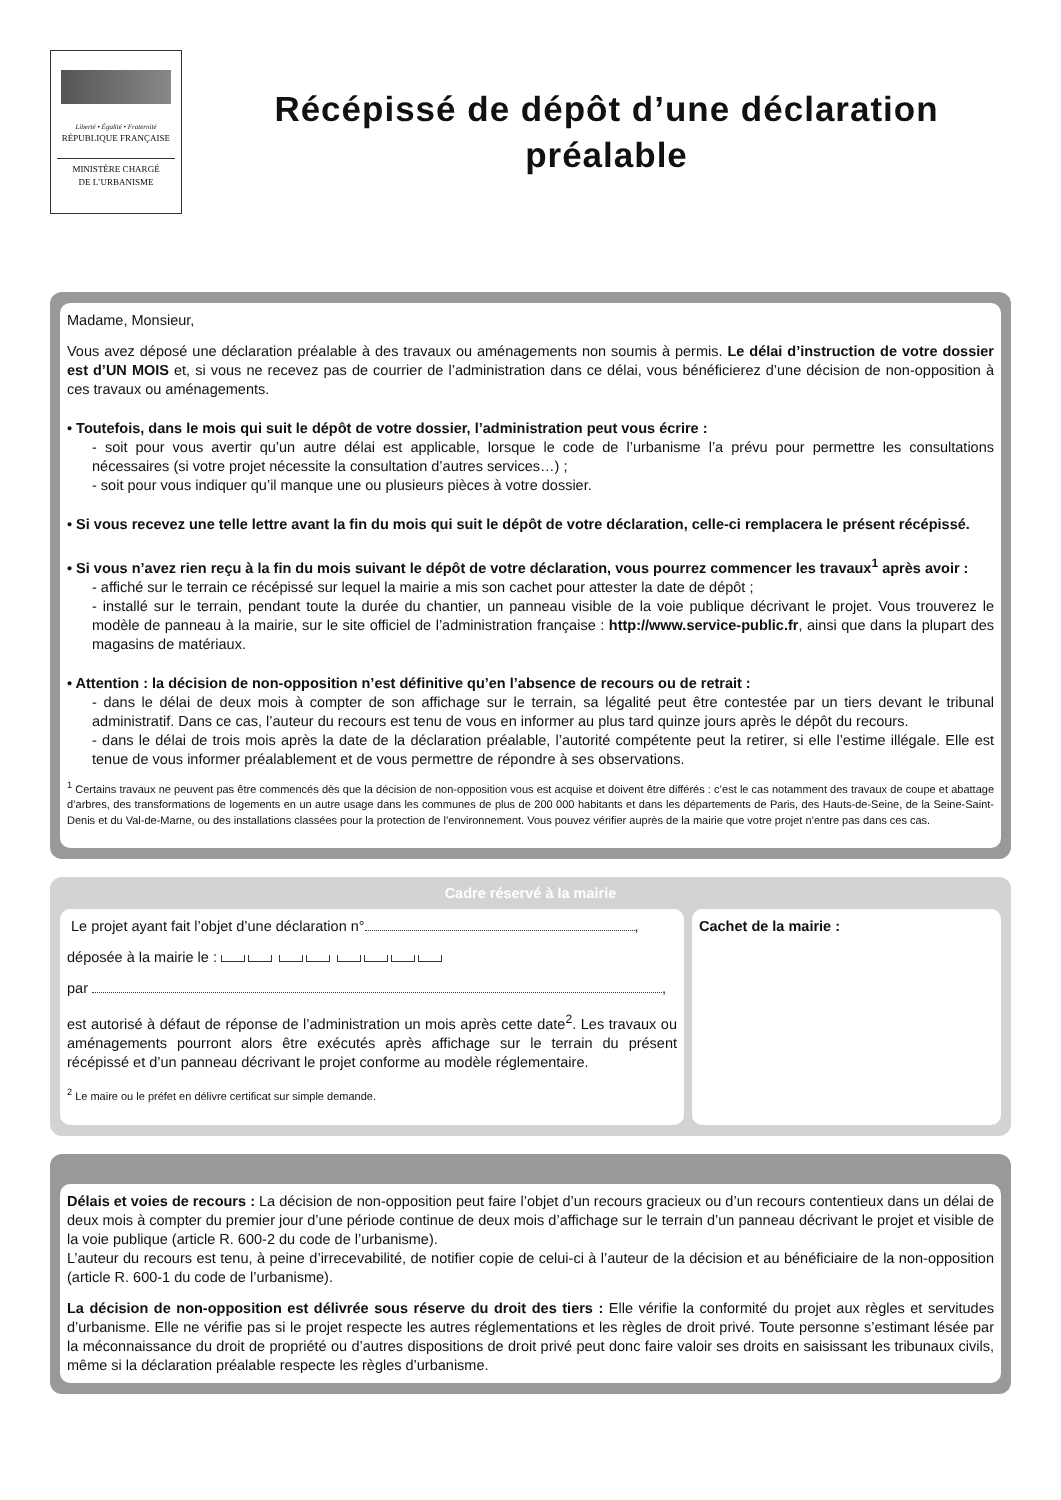Liberté • Égalité • Fraternité
RÉPUBLIQUE FRANÇAISE
MINISTÈRE CHARGÉ
DE L’URBANISME
Récépissé de dépôt d’une déclaration préalable
Madame, Monsieur,
Vous avez déposé une déclaration préalable à des travaux ou aménagements non soumis à permis. Le délai d’instruction de votre dossier est d’UN MOIS et, si vous ne recevez pas de courrier de l’administration dans ce délai, vous bénéficierez d’une décision de non-opposition à ces travaux ou aménagements.
• Toutefois, dans le mois qui suit le dépôt de votre dossier, l’administration peut vous écrire :
- soit pour vous avertir qu’un autre délai est applicable, lorsque le code de l’urbanisme l’a prévu pour permettre les consultations nécessaires (si votre projet nécessite la consultation d’autres services…) ;
- soit pour vous indiquer qu’il manque une ou plusieurs pièces à votre dossier.
• Si vous recevez une telle lettre avant la fin du mois qui suit le dépôt de votre déclaration, celle-ci remplacera le présent récépissé.
• Si vous n’avez rien reçu à la fin du mois suivant le dépôt de votre déclaration, vous pourrez commencer les travaux<sup>1</sup> après avoir :
- affiché sur le terrain ce récépissé sur lequel la mairie a mis son cachet pour attester la date de dépôt ;
- installé sur le terrain, pendant toute la durée du chantier, un panneau visible de la voie publique décrivant le projet. Vous trouverez le modèle de panneau à la mairie, sur le site officiel de l’administration française : http://www.service-public.fr, ainsi que dans la plupart des magasins de matériaux.
• Attention : la décision de non-opposition n’est définitive qu’en l’absence de recours ou de retrait :
- dans le délai de deux mois à compter de son affichage sur le terrain, sa légalité peut être contestée par un tiers devant le tribunal administratif. Dans ce cas, l’auteur du recours est tenu de vous en informer au plus tard quinze jours après le dépôt du recours.
- dans le délai de trois mois après la date de la déclaration préalable, l’autorité compétente peut la retirer, si elle l’estime illégale. Elle est tenue de vous informer préalablement et de vous permettre de répondre à ses observations.
<sup>1</sup> Certains travaux ne peuvent pas être commencés dès que la décision de non-opposition vous est acquise et doivent être différés : c’est le cas notamment des travaux de coupe et abattage d’arbres, des transformations de logements en un autre usage dans les communes de plus de 200 000 habitants et dans les départements de Paris, des Hauts-de-Seine, de la Seine-Saint-Denis et du Val-de-Marne, ou des installations classées pour la protection de l’environnement. Vous pouvez vérifier auprès de la mairie que votre projet n’entre pas dans ces cas.
Cadre réservé à la mairie
Le projet ayant fait l’objet d’une déclaration n° ,
déposée à la mairie le :
par ,
est autorisé à défaut de réponse de l’administration un mois après cette date<sup>2</sup>. Les travaux ou aménagements pourront alors être exécutés après affichage sur le terrain du présent récépissé et d’un panneau décrivant le projet conforme au modèle réglementaire.
<sup>2</sup> Le maire ou le préfet en délivre certificat sur simple demande.
Cachet de la mairie :
Délais et voies de recours : La décision de non-opposition peut faire l’objet d’un recours gracieux ou d’un recours contentieux dans un délai de deux mois à compter du premier jour d’une période continue de deux mois d’affichage sur le terrain d’un panneau décrivant le projet et visible de la voie publique (article R. 600-2 du code de l’urbanisme).
L’auteur du recours est tenu, à peine d’irrecevabilité, de notifier copie de celui-ci à l’auteur de la décision et au bénéficiaire de la non-opposition (article R. 600-1 du code de l’urbanisme).
La décision de non-opposition est délivrée sous réserve du droit des tiers : Elle vérifie la conformité du projet aux règles et servitudes d’urbanisme. Elle ne vérifie pas si le projet respecte les autres réglementations et les règles de droit privé. Toute personne s’estimant lésée par la méconnaissance du droit de propriété ou d’autres dispositions de droit privé peut donc faire valoir ses droits en saisissant les tribunaux civils, même si la déclaration préalable respecte les règles d’urbanisme.